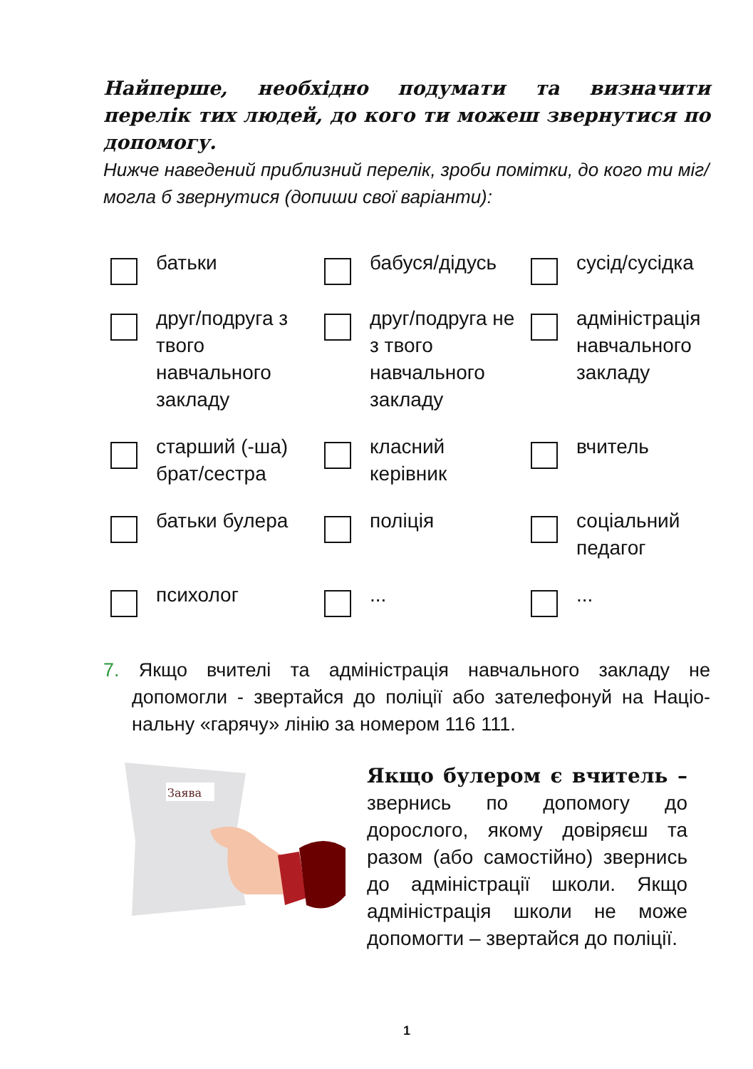Найперше, необхідно подумати та визначити перелік тих людей, до кого ти можеш звернутися по допомогу.
Нижче наведений приблизний перелік, зроби помітки, до кого ти міг/могла б звернутися (допиши свої варіанти):
батьки
бабуся/дідусь
сусід/сусідка
друг/подруга з твого навчального закладу
друг/подруга не з твого навчального закладу
адміністрація навчального закладу
старший (-ша) брат/сестра
класний керівник
вчитель
батьки булера
поліція
соціальний педагог
психолог
...
...
7. Якщо вчителі та адміністрація навчального закладу не допомогли - звертайся до поліції або зателефонуй на Націо- нальну «гарячу» лінію за номером 116 111.
Заява
Якщо булером є вчитель – звернись по допомогу до дорослого, якому довіряєш та разом (або самостійно) звернись до адміністрації школи. Якщо адміністрація школи не може допомогти – звертайся до поліції.
1